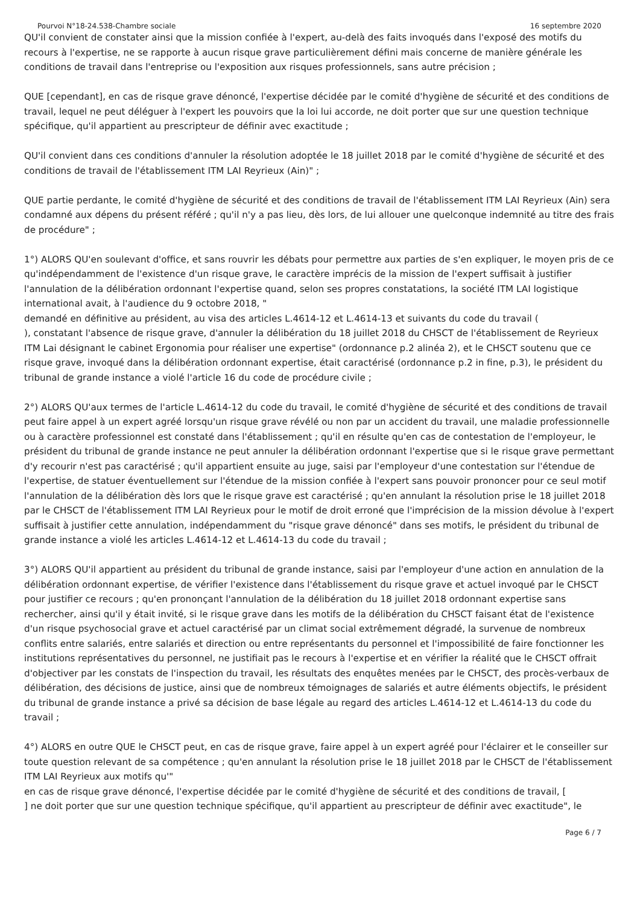Pourvoi N°18-24.538-Chambre sociale 16 septembre 2020
QU'il convient de constater ainsi que la mission confiée à l'expert, au-delà des faits invoqués dans l'exposé des motifs du recours à l'expertise, ne se rapporte à aucun risque grave particulièrement défini mais concerne de manière générale les conditions de travail dans l'entreprise ou l'exposition aux risques professionnels, sans autre précision ;
QUE [cependant], en cas de risque grave dénoncé, l'expertise décidée par le comité d'hygiène de sécurité et des conditions de travail, lequel ne peut déléguer à l'expert les pouvoirs que la loi lui accorde, ne doit porter que sur une question technique spécifique, qu'il appartient au prescripteur de définir avec exactitude ;
QU'il convient dans ces conditions d'annuler la résolution adoptée le 18 juillet 2018 par le comité d'hygiène de sécurité et des conditions de travail de l'établissement ITM LAI Reyrieux (Ain)" ;
QUE partie perdante, le comité d'hygiène de sécurité et des conditions de travail de l'établissement ITM LAI Reyrieux (Ain) sera condamné aux dépens du présent référé ; qu'il n'y a pas lieu, dès lors, de lui allouer une quelconque indemnité au titre des frais de procédure" ;
1°) ALORS QU'en soulevant d'office, et sans rouvrir les débats pour permettre aux parties de s'en expliquer, le moyen pris de ce qu'indépendamment de l'existence d'un risque grave, le caractère imprécis de la mission de l'expert suffisait à justifier l'annulation de la délibération ordonnant l'expertise quand, selon ses propres constatations, la société ITM LAI logistique international avait, à l'audience du 9 octobre 2018, "
demandé en définitive au président, au visa des articles L.4614-12 et L.4614-13 et suivants du code du travail (
), constatant l'absence de risque grave, d'annuler la délibération du 18 juillet 2018 du CHSCT de l'établissement de Reyrieux ITM Lai désignant le cabinet Ergonomia pour réaliser une expertise" (ordonnance p.2 alinéa 2), et le CHSCT soutenu que ce risque grave, invoqué dans la délibération ordonnant expertise, était caractérisé (ordonnance p.2 in fine, p.3), le président du tribunal de grande instance a violé l'article 16 du code de procédure civile ;
2°) ALORS QU'aux termes de l'article L.4614-12 du code du travail, le comité d'hygiène de sécurité et des conditions de travail peut faire appel à un expert agréé lorsqu'un risque grave révélé ou non par un accident du travail, une maladie professionnelle ou à caractère professionnel est constaté dans l'établissement ; qu'il en résulte qu'en cas de contestation de l'employeur, le président du tribunal de grande instance ne peut annuler la délibération ordonnant l'expertise que si le risque grave permettant d'y recourir n'est pas caractérisé ; qu'il appartient ensuite au juge, saisi par l'employeur d'une contestation sur l'étendue de l'expertise, de statuer éventuellement sur l'étendue de la mission confiée à l'expert sans pouvoir prononcer pour ce seul motif l'annulation de la délibération dès lors que le risque grave est caractérisé ; qu'en annulant la résolution prise le 18 juillet 2018 par le CHSCT de l'établissement ITM LAI Reyrieux pour le motif de droit erroné que l'imprécision de la mission dévolue à l'expert suffisait à justifier cette annulation, indépendamment du "risque grave dénoncé" dans ses motifs, le président du tribunal de grande instance a violé les articles L.4614-12 et L.4614-13 du code du travail ;
3°) ALORS QU'il appartient au président du tribunal de grande instance, saisi par l'employeur d'une action en annulation de la délibération ordonnant expertise, de vérifier l'existence dans l'établissement du risque grave et actuel invoqué par le CHSCT pour justifier ce recours ; qu'en prononçant l'annulation de la délibération du 18 juillet 2018 ordonnant expertise sans rechercher, ainsi qu'il y était invité, si le risque grave dans les motifs de la délibération du CHSCT faisant état de l'existence d'un risque psychosocial grave et actuel caractérisé par un climat social extrêmement dégradé, la survenue de nombreux conflits entre salariés, entre salariés et direction ou entre représentants du personnel et l'impossibilité de faire fonctionner les institutions représentatives du personnel, ne justifiait pas le recours à l'expertise et en vérifier la réalité que le CHSCT offrait d'objectiver par les constats de l'inspection du travail, les résultats des enquêtes menées par le CHSCT, des procès-verbaux de délibération, des décisions de justice, ainsi que de nombreux témoignages de salariés et autre éléments objectifs, le président du tribunal de grande instance a privé sa décision de base légale au regard des articles L.4614-12 et L.4614-13 du code du travail ;
4°) ALORS en outre QUE le CHSCT peut, en cas de risque grave, faire appel à un expert agréé pour l'éclairer et le conseiller sur toute question relevant de sa compétence ; qu'en annulant la résolution prise le 18 juillet 2018 par le CHSCT de l'établissement ITM LAI Reyrieux aux motifs qu'"
en cas de risque grave dénoncé, l'expertise décidée par le comité d'hygiène de sécurité et des conditions de travail, [
] ne doit porter que sur une question technique spécifique, qu'il appartient au prescripteur de définir avec exactitude", le
Page 6 / 7